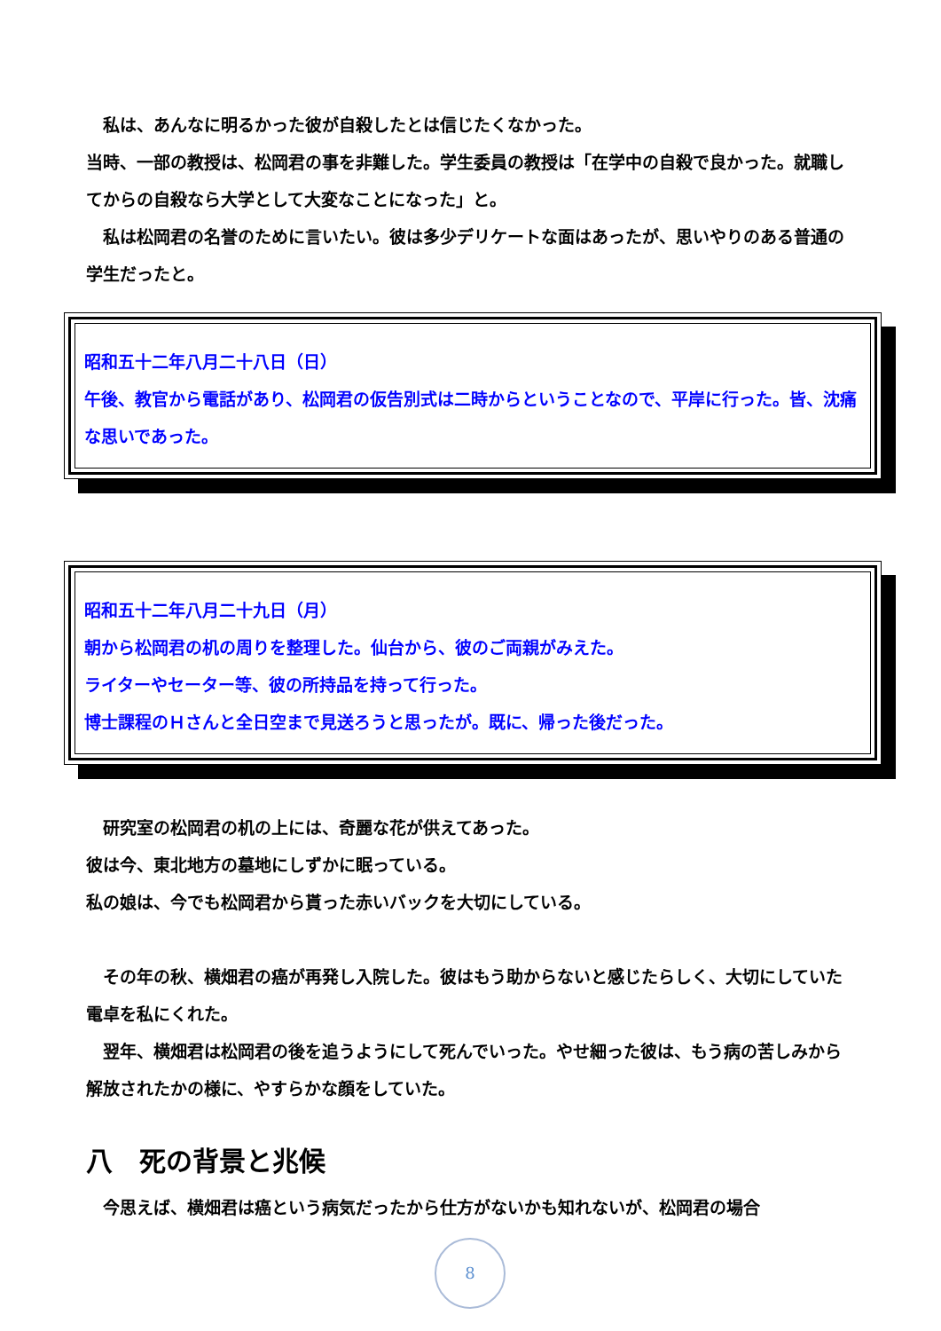私は、あんなに明るかった彼が自殺したとは信じたくなかった。
当時、一部の教授は、松岡君の事を非難した。学生委員の教授は「在学中の自殺で良かった。就職してからの自殺なら大学として大変なことになった」と。
私は松岡君の名誉のために言いたい。彼は多少デリケートな面はあったが、思いやりのある普通の学生だったと。
昭和五十二年八月二十八日（日）
午後、教官から電話があり、松岡君の仮告別式は二時からということなので、平岸に行った。皆、沈痛な思いであった。
昭和五十二年八月二十九日（月）
朝から松岡君の机の周りを整理した。仙台から、彼のご両親がみえた。
ライターやセーター等、彼の所持品を持って行った。
博士課程のＨさんと全日空まで見送ろうと思ったが。既に、帰った後だった。
研究室の松岡君の机の上には、奇麗な花が供えてあった。
彼は今、東北地方の墓地にしずかに眠っている。
私の娘は、今でも松岡君から貰った赤いバックを大切にしている。
その年の秋、横畑君の癌が再発し入院した。彼はもう助からないと感じたらしく、大切にしていた電卓を私にくれた。
翌年、横畑君は松岡君の後を追うようにして死んでいった。やせ細った彼は、もう病の苦しみから解放されたかの様に、やすらかな顔をしていた。
八　死の背景と兆候
今思えば、横畑君は癌という病気だったから仕方がないかも知れないが、松岡君の場合
8